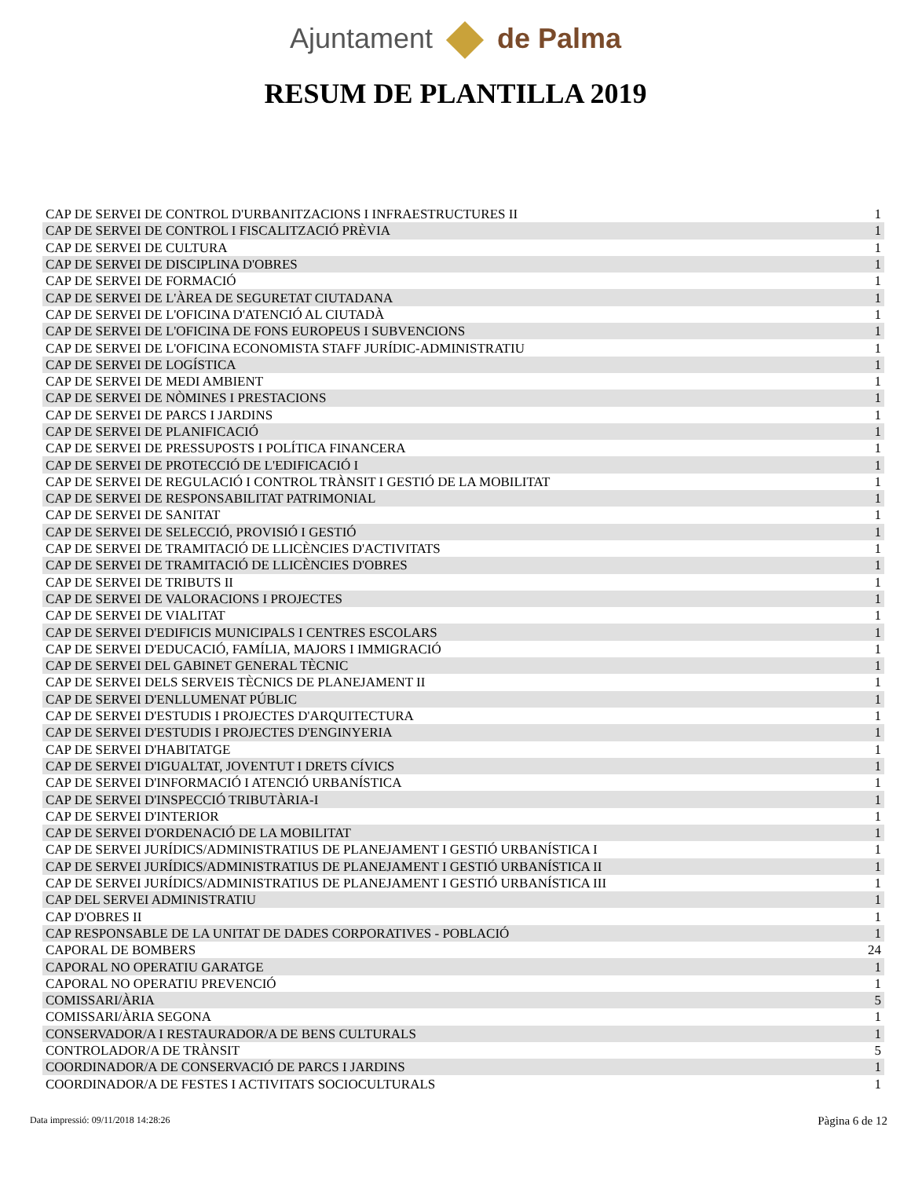Ajuntament de Palma
RESUM DE PLANTILLA 2019
| CAP DE SERVEI DE CONTROL D'URBANITZACIONS I INFRAESTRUCTURES II | 1 |
| CAP DE SERVEI DE CONTROL I FISCALITZACIÓ PRÈVIA | 1 |
| CAP DE SERVEI DE CULTURA | 1 |
| CAP DE SERVEI DE DISCIPLINA D'OBRES | 1 |
| CAP DE SERVEI DE FORMACIÓ | 1 |
| CAP DE SERVEI DE L'ÀREA DE SEGURETAT CIUTADANA | 1 |
| CAP DE SERVEI DE L'OFICINA D'ATENCIÓ AL CIUTADÀ | 1 |
| CAP DE SERVEI DE L'OFICINA DE FONS EUROPEUS I SUBVENCIONS | 1 |
| CAP DE SERVEI DE L'OFICINA ECONOMISTA STAFF JURÍDIC-ADMINISTRATIU | 1 |
| CAP DE SERVEI DE LOGÍSTICA | 1 |
| CAP DE SERVEI DE MEDI AMBIENT | 1 |
| CAP DE SERVEI DE NÒMINES I PRESTACIONS | 1 |
| CAP DE SERVEI DE PARCS I JARDINS | 1 |
| CAP DE SERVEI DE PLANIFICACIÓ | 1 |
| CAP DE SERVEI DE PRESSUPOSTS I POLÍTICA FINANCERA | 1 |
| CAP DE SERVEI DE PROTECCIÓ DE L'EDIFICACIÓ I | 1 |
| CAP DE SERVEI DE REGULACIÓ I CONTROL TRÀNSIT I GESTIÓ DE LA MOBILITAT | 1 |
| CAP DE SERVEI DE RESPONSABILITAT PATRIMONIAL | 1 |
| CAP DE SERVEI DE SANITAT | 1 |
| CAP DE SERVEI DE SELECCIÓ, PROVISIÓ I GESTIÓ | 1 |
| CAP DE SERVEI DE TRAMITACIÓ DE LLICÈNCIES D'ACTIVITATS | 1 |
| CAP DE SERVEI DE TRAMITACIÓ DE LLICÈNCIES D'OBRES | 1 |
| CAP DE SERVEI DE TRIBUTS II | 1 |
| CAP DE SERVEI DE VALORACIONS I PROJECTES | 1 |
| CAP DE SERVEI DE VIALITAT | 1 |
| CAP DE SERVEI D'EDIFICIS MUNICIPALS I CENTRES ESCOLARS | 1 |
| CAP DE SERVEI D'EDUCACIÓ, FAMÍLIA, MAJORS I IMMIGRACIÓ | 1 |
| CAP DE SERVEI DEL GABINET GENERAL TÈCNIC | 1 |
| CAP DE SERVEI DELS SERVEIS TÈCNICS DE PLANEJAMENT II | 1 |
| CAP DE SERVEI D'ENLLUMENAT PÚBLIC | 1 |
| CAP DE SERVEI D'ESTUDIS I PROJECTES D'ARQUITECTURA | 1 |
| CAP DE SERVEI D'ESTUDIS I PROJECTES D'ENGINYERIA | 1 |
| CAP DE SERVEI D'HABITATGE | 1 |
| CAP DE SERVEI D'IGUALTAT, JOVENTUT I DRETS CÍVICS | 1 |
| CAP DE SERVEI D'INFORMACIÓ I ATENCIÓ URBANÍSTICA | 1 |
| CAP DE SERVEI D'INSPECCIÓ TRIBUTÀRIA-I | 1 |
| CAP DE SERVEI D'INTERIOR | 1 |
| CAP DE SERVEI D'ORDENACIÓ DE LA MOBILITAT | 1 |
| CAP DE SERVEI JURÍDICS/ADMINISTRATIUS DE PLANEJAMENT I GESTIÓ URBANÍSTICA I | 1 |
| CAP DE SERVEI JURÍDICS/ADMINISTRATIUS DE PLANEJAMENT I GESTIÓ URBANÍSTICA II | 1 |
| CAP DE SERVEI JURÍDICS/ADMINISTRATIUS DE PLANEJAMENT I GESTIÓ URBANÍSTICA III | 1 |
| CAP DEL SERVEI ADMINISTRATIU | 1 |
| CAP D'OBRES II | 1 |
| CAP RESPONSABLE DE LA UNITAT DE DADES CORPORATIVES - POBLACIÓ | 1 |
| CAPORAL DE BOMBERS | 24 |
| CAPORAL NO OPERATIU GARATGE | 1 |
| CAPORAL NO OPERATIU PREVENCIÓ | 1 |
| COMISSARI/ÀRIA | 5 |
| COMISSARI/ÀRIA SEGONA | 1 |
| CONSERVADOR/A I RESTAURADOR/A DE BENS CULTURALS | 1 |
| CONTROLADOR/A DE TRÀNSIT | 5 |
| COORDINADOR/A DE CONSERVACIÓ DE PARCS I JARDINS | 1 |
| COORDINADOR/A DE FESTES I ACTIVITATS SOCIOCULTURALS | 1 |
Data impressió: 09/11/2018 14:28:26
Pàgina 6 de 12